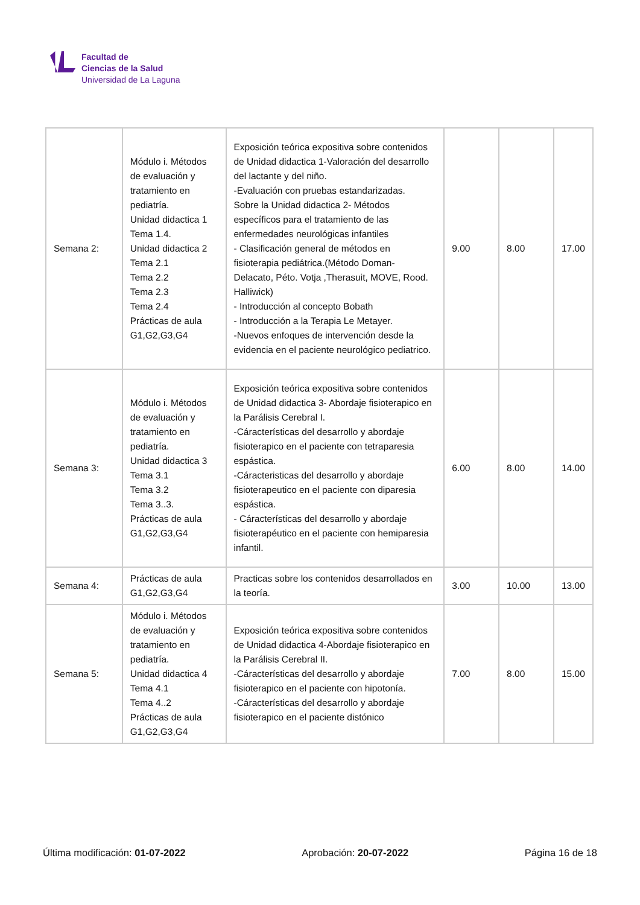Facultad de
Ciencias de la Salud
Universidad de La Laguna
| Semana 2: | Módulo i. Métodos de evaluación y tratamiento en pediatría. Unidad didactica 1 Tema 1.4. Unidad didactica 2 Tema 2.1 Tema 2.2 Tema 2.3 Tema 2.4 Prácticas de aula G1,G2,G3,G4 | Exposición teórica expositiva sobre contenidos de Unidad didactica 1-Valoración del desarrollo del lactante y del niño. -Evaluación con pruebas estandarizadas. Sobre la Unidad didactica 2- Métodos específicos para el tratamiento de las enfermedades neurológicas infantiles - Clasificación general de métodos en fisioterapia pediátrica.(Método Doman- Delacato, Péto. Votja ,Therasuit, MOVE, Rood. Halliwick) - Introducción al concepto Bobath - Introducción a la Terapia Le Metayer. -Nuevos enfoques de intervención desde la evidencia en el paciente neurológico pediatrico. | 9.00 | 8.00 | 17.00 |
| Semana 3: | Módulo i. Métodos de evaluación y tratamiento en pediatría. Unidad didactica 3 Tema 3.1 Tema 3.2 Tema 3..3. Prácticas de aula G1,G2,G3,G4 | Exposición teórica expositiva sobre contenidos de Unidad didactica 3- Abordaje fisioterapico en la Parálisis Cerebral I. -Cáracterísticas del desarrollo y abordaje fisioterapico en el paciente con tetraparesia espástica. -Cáracteristicas del desarrollo y abordaje fisioterapeutico en el paciente con diparesia espástica. - Cáracterísticas del desarrollo y abordaje fisioterapéutico en el paciente con hemiparesia infantil. | 6.00 | 8.00 | 14.00 |
| Semana 4: | Prácticas de aula G1,G2,G3,G4 | Practicas sobre los contenidos desarrollados en la teoría. | 3.00 | 10.00 | 13.00 |
| Semana 5: | Módulo i. Métodos de evaluación y tratamiento en pediatría. Unidad didactica 4 Tema 4.1 Tema 4..2 Prácticas de aula G1,G2,G3,G4 | Exposición teórica expositiva sobre contenidos de Unidad didactica 4-Abordaje fisioterapico en la Parálisis Cerebral II. -Cáracterísticas del desarrollo y abordaje fisioterapico en el paciente con hipotonía. -Cáracterísticas del desarrollo y abordaje fisioterapico en el paciente distónico | 7.00 | 8.00 | 15.00 |
Última modificación: 01-07-2022 Aprobación: 20-07-2022 Página 16 de 18